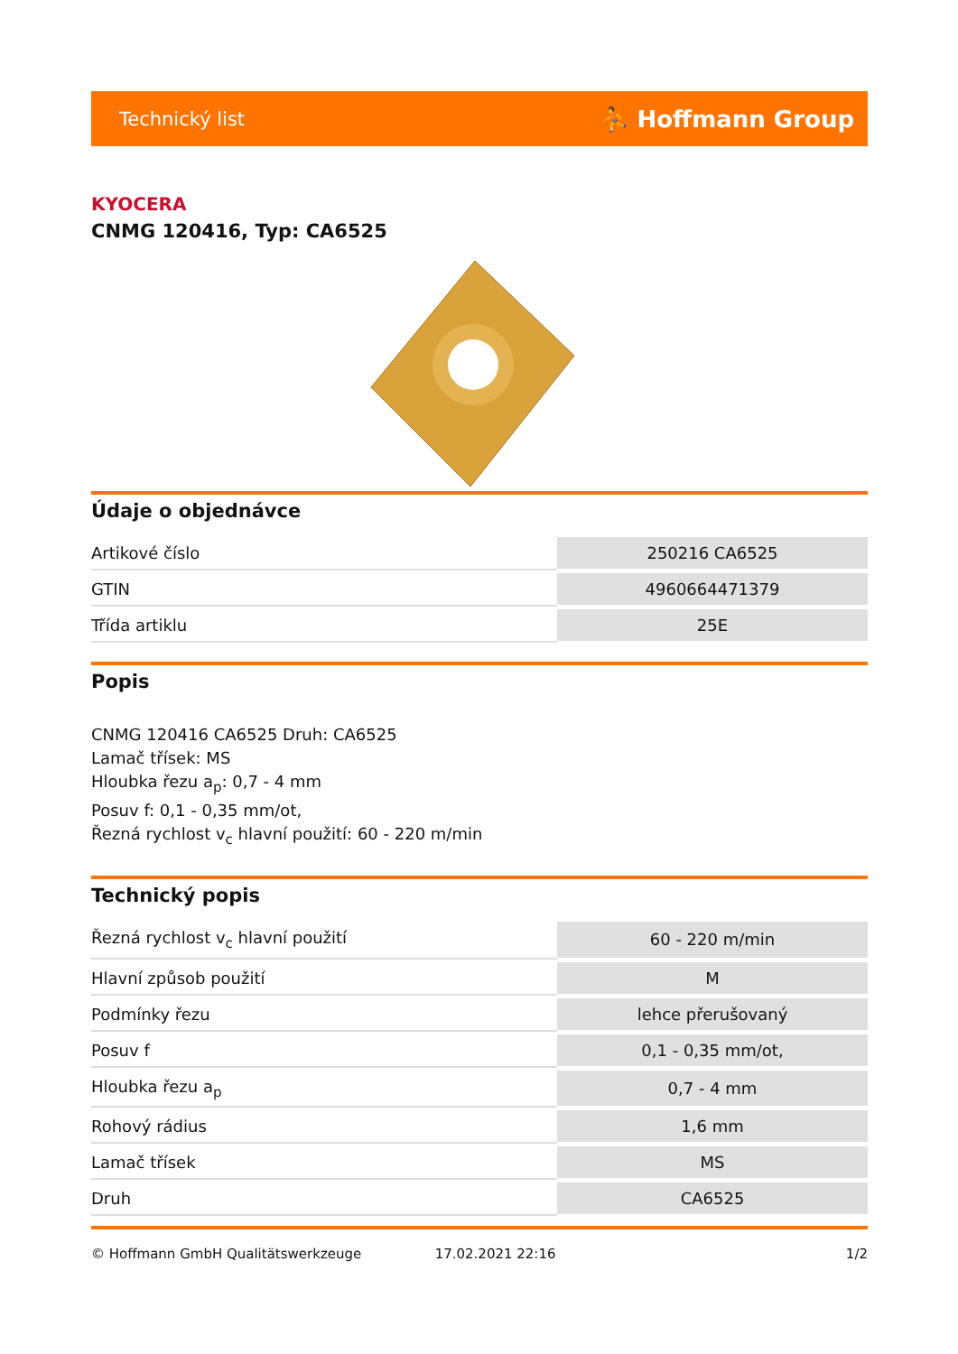Technický list ⛹ Hoffmann Group
KYOCERA
CNMG 120416, Typ: CA6525
Údaje o objednávce
| Artikové číslo | 250216 CA6525 |
| GTIN | 4960664471379 |
| Třída artiklu | 25E |
Popis
CNMG 120416 CA6525 Druh: CA6525
Lamač třísek: MS
Hloubka řezu a<sub>p</sub>: 0,7 - 4 mm
Posuv f: 0,1 - 0,35 mm/ot,
Řezná rychlost v<sub>c</sub> hlavní použití: 60 - 220 m/min
Technický popis
| Řezná rychlost v<sub>c</sub> hlavní použití | 60 - 220 m/min |
| Hlavní způsob použití | M |
| Podmínky řezu | lehce přerušovaný |
| Posuv f | 0,1 - 0,35 mm/ot, |
| Hloubka řezu a<sub>p</sub> | 0,7 - 4 mm |
| Rohový rádius | 1,6 mm |
| Lamač třísek | MS |
| Druh | CA6525 |
© Hoffmann GmbH Qualitätswerkzeuge 17.02.2021 22:16 1/2